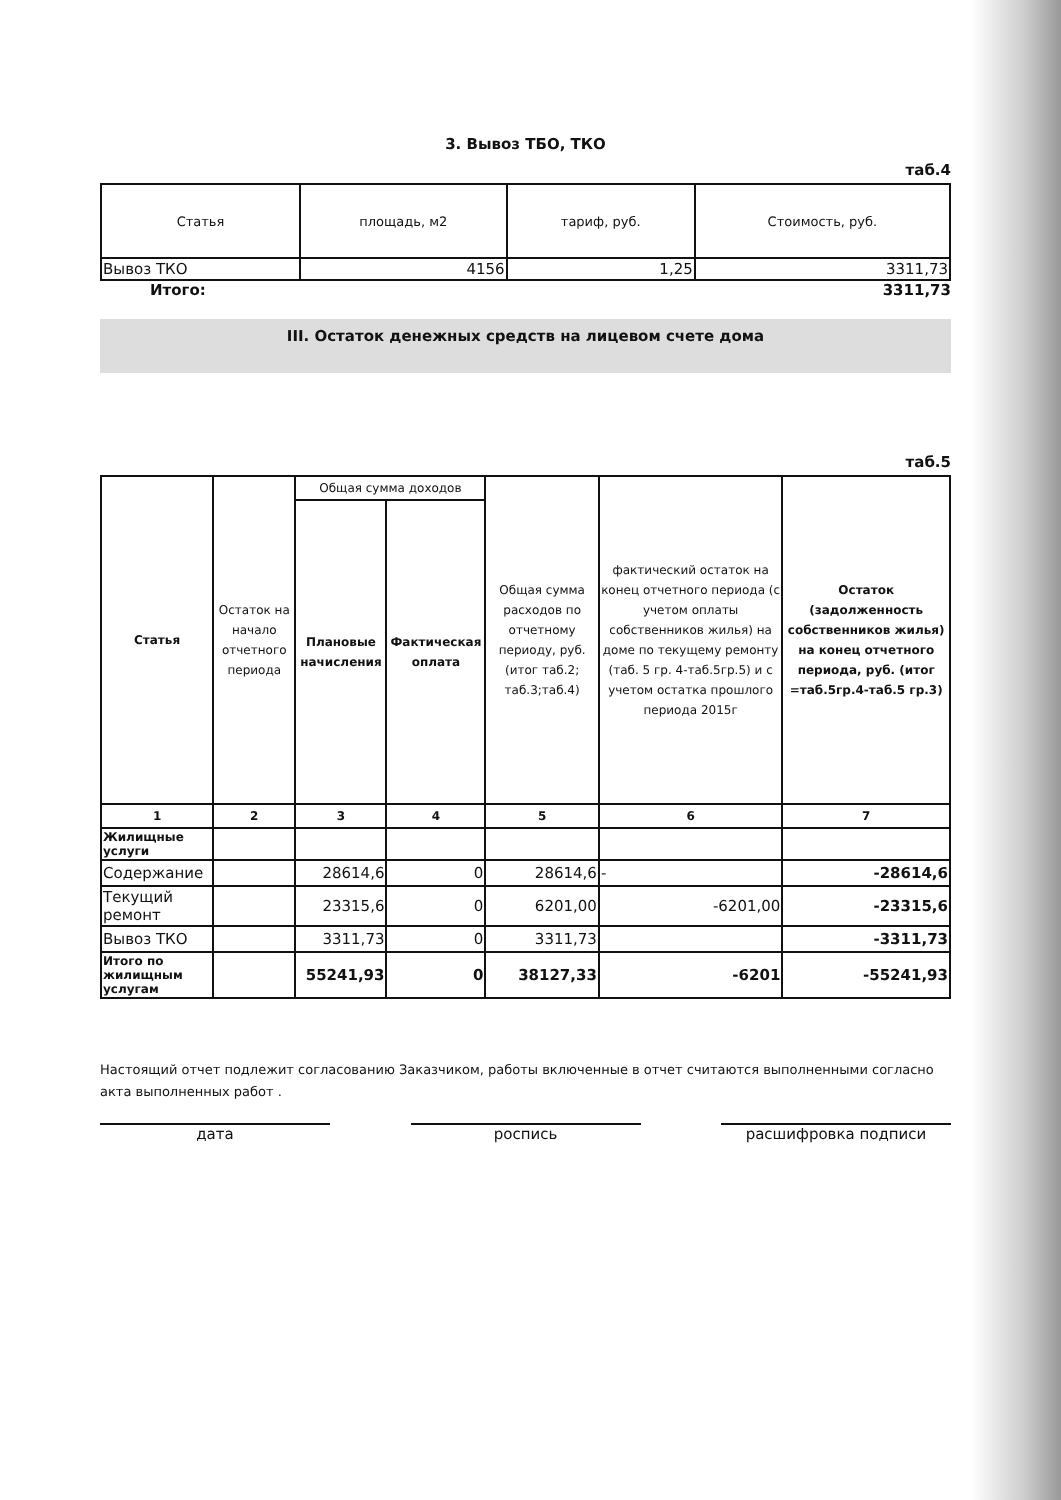3. Вывоз ТБО, ТКО
таб.4
| Статья | площадь, м2 | тариф, руб. | Стоимость, руб. |
| --- | --- | --- | --- |
| Вывоз ТКО | 4156 | 1,25 | 3311,73 |
Итого: 3311,73
III. Остаток денежных средств на лицевом счете дома
таб.5
| Статья | Остаток на начало отчетного периода | Общая сумма доходов | | Общая сумма расходов по отчетному периоду, руб. (итог таб.2; таб.3;таб.4) | фактический остаток на конец отчетного периода (с учетом оплаты собственников жилья) на доме по текущему ремонту (таб. 5 гр. 4-таб.5гр.5) и с учетом остатка прошлого периода 2015г | Остаток (задолженность собственников жилья) на конец отчетного периода, руб. (итог =таб.5гр.4-таб.5 гр.3) |
| --- | --- | --- | --- | --- | --- | --- |
| | | Плановые начисления | Фактическая оплата | | | |
| 1 | 2 | 3 | 4 | 5 | 6 | 7 |
| Жилищные услуги | | | | | | |
| Содержание | | 28614,6 | 0 | 28614,6 | - | -28614,6 |
| Текущий ремонт | | 23315,6 | 0 | 6201,00 | -6201,00 | -23315,6 |
| Вывоз ТКО | | 3311,73 | 0 | 3311,73 | | -3311,73 |
| Итого по жилищным услугам | | 55241,93 | 0 | 38127,33 | -6201 | -55241,93 |
Настоящий отчет подлежит согласованию Заказчиком, работы включенные в отчет считаются выполненными согласно акта выполненных работ .
дата роспись расшифровка подписи